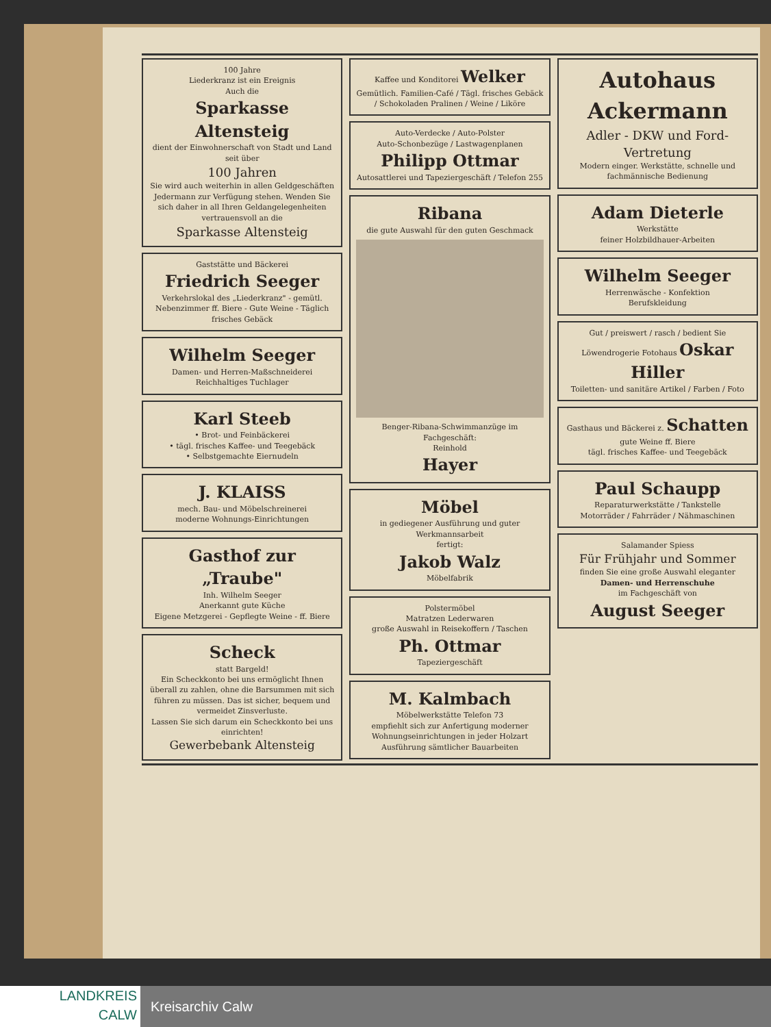100 Jahre
Liederkranz ist ein Ereignis
Auch die
Sparkasse Altensteig
dient der Einwohnerschaft von Stadt und Land seit über
100 Jahren
Sie wird auch weiterhin in allen Geldgeschäften Jedermann zur Verfügung stehen. Wenden Sie sich daher in all Ihren Geldangelegenheiten vertrauensvoll an die
Sparkasse Altensteig
Gaststätte und Bäckerei
Friedrich Seeger
Verkehrslokal des „Liederkranz" - gemütl. Nebenzimmer ff. Biere - Gute Weine - Täglich frisches Gebäck
Wilhelm Seeger
Damen- und Herren-Maßschneiderei
Reichhaltiges Tuchlager
Karl Steeb
• Brot- und Feinbäckerei
• tägl. frisches Kaffee- und Teegebäck
• Selbstgemachte Eiernudeln
J. KLAISS
mech. Bau- und Möbelschreinerei
moderne Wohnungs-Einrichtungen
Gasthof zur „Traube"
Inh. Wilhelm Seeger
Anerkannt gute Küche
Eigene Metzgerei - Gepflegte Weine - ff. Biere
Scheck
statt Bargeld!
Ein Scheckkonto bei uns ermöglicht Ihnen überall zu zahlen, ohne die Barsummen mit sich führen zu müssen. Das ist sicher, bequem und vermeidet Zinsverluste.
Lassen Sie sich darum ein Scheckkonto bei uns einrichten!
Gewerbebank Altensteig
Kaffee und Konditorei Welker
Gemütlich. Familien-Café / Tägl. frisches Gebäck / Schokoladen Pralinen / Weine / Liköre
Auto-Verdecke / Auto-Polster
Auto-Schonbezüge / Lastwagenplanen
Philipp Ottmar
Autosattlerei und Tapeziergeschäft / Telefon 255
Ribana
die gute Auswahl für den guten Geschmack
Benger-Ribana-Schwimmanzüge im Fachgeschäft:
Reinhold
Hayer
Möbel
in gediegener Ausführung und guter Werkmannsarbeit
fertigt:
Jakob Walz
Möbelfabrik
Polstermöbel
Matratzen Lederwaren
große Auswahl in Reisekoffern / Taschen
Ph. Ottmar
Tapeziergeschäft
M. Kalmbach
Möbelwerkstätte Telefon 73
empfiehlt sich zur Anfertigung moderner Wohnungseinrichtungen in jeder Holzart Ausführung sämtlicher Bauarbeiten
Autohaus Ackermann
Adler - DKW und Ford-Vertretung
Modern einger. Werkstätte, schnelle und fachmännische Bedienung
Adam Dieterle
Werkstätte
feiner Holzbildhauer-Arbeiten
Wilhelm Seeger
Herrenwäsche - Konfektion
Berufskleidung
Gut / preiswert / rasch / bedient Sie
Löwendrogerie Fotohaus Oskar Hiller
Toiletten- und sanitäre Artikel / Farben / Foto
Gasthaus und Bäckerei z. Schatten
gute Weine ff. Biere
tägl. frisches Kaffee- und Teegebäck
Paul Schaupp
Reparaturwerkstätte / Tankstelle
Motorräder / Fahrräder / Nähmaschinen
Salamander Spiess
Für Frühjahr und Sommer
finden Sie eine große Auswahl eleganter
Damen- und Herrenschuhe
im Fachgeschäft von
August Seeger
LANDKREIS
CALW
Kreisarchiv Calw